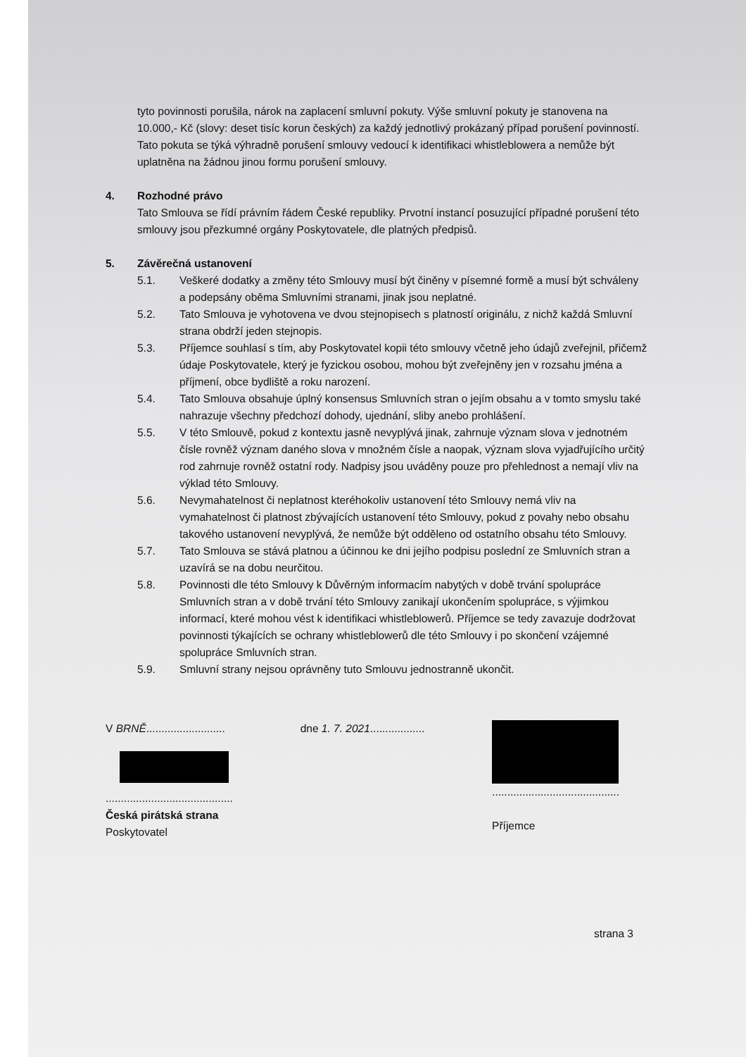tyto povinnosti porušila, nárok na zaplacení smluvní pokuty. Výše smluvní pokuty je stanovena na 10.000,- Kč (slovy: deset tisíc korun českých) za každý jednotlivý prokázaný případ porušení povinností. Tato pokuta se týká výhradně porušení smlouvy vedoucí k identifikaci whistleblowera a nemůže být uplatněna na žádnou jinou formu porušení smlouvy.
4. Rozhodné právo
Tato Smlouva se řídí právním řádem České republiky. Prvotní instancí posuzující případné porušení této smlouvy jsou přezkumné orgány Poskytovatele, dle platných předpisů.
5. Závěrečná ustanovení
5.1. Veškeré dodatky a změny této Smlouvy musí být činěny v písemné formě a musí být schváleny a podepsány oběma Smluvními stranami, jinak jsou neplatné.
5.2. Tato Smlouva je vyhotovena ve dvou stejnopisech s platností originálu, z nichž každá Smluvní strana obdrží jeden stejnopis.
5.3. Příjemce souhlasí s tím, aby Poskytovatel kopii této smlouvy včetně jeho údajů zveřejnil, přičemž údaje Poskytovatele, který je fyzickou osobou, mohou být zveřejněny jen v rozsahu jména a příjmení, obce bydliště a roku narození.
5.4. Tato Smlouva obsahuje úplný konsensus Smluvních stran o jejím obsahu a v tomto smyslu také nahrazuje všechny předchozí dohody, ujednání, sliby anebo prohlášení.
5.5. V této Smlouvě, pokud z kontextu jasně nevyplývá jinak, zahrnuje význam slova v jednotném čísle rovněž význam daného slova v množném čísle a naopak, význam slova vyjadřujícího určitý rod zahrnuje rovněž ostatní rody. Nadpisy jsou uváděny pouze pro přehlednost a nemají vliv na výklad této Smlouvy.
5.6. Nevymahatelnost či neplatnost kteréhokoliv ustanovení této Smlouvy nemá vliv na vymahatelnost či platnost zbývajících ustanovení této Smlouvy, pokud z povahy nebo obsahu takového ustanovení nevyplývá, že nemůže být odděleno od ostatního obsahu této Smlouvy.
5.7. Tato Smlouva se stává platnou a účinnou ke dni jejího podpisu poslední ze Smluvních stran a uzavírá se na dobu neurčitou.
5.8. Povinnosti dle této Smlouvy k Důvěrným informacím nabytých v době trvání spolupráce Smluvních stran a v době trvání této Smlouvy zanikají ukončením spolupráce, s výjimkou informací, které mohou vést k identifikaci whistleblowerů. Příjemce se tedy zavazuje dodržovat povinnosti týkajících se ochrany whistleblowerů dle této Smlouvy i po skončení vzájemné spolupráce Smluvních stran.
5.9. Smluvní strany nejsou oprávněny tuto Smlouvu jednostranně ukončit.
V BRNĚ..........................
..........................................
Česká pirátská strana
Poskytovatel
dne 1. 7. 2021..................
..........................................
Příjemce
strana 3